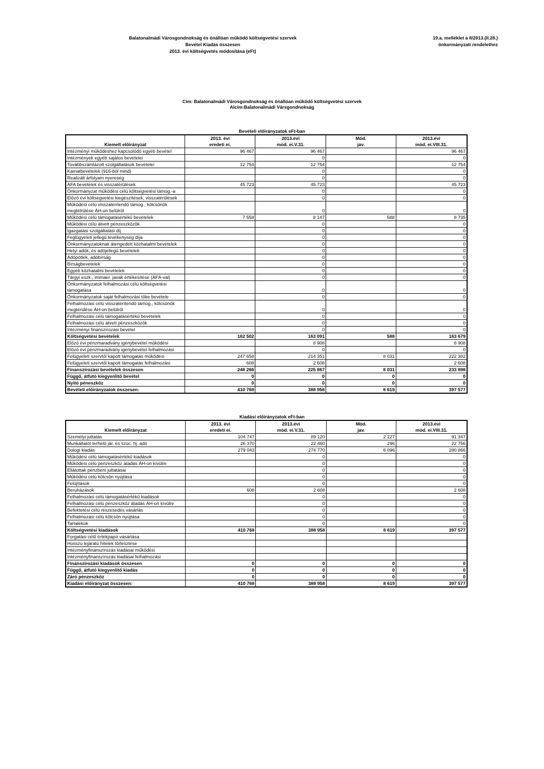Balatonalmádi Városgondnokság és önállóan működő költségvetési szervek
Bevétel Kiadás összesen
2013. évi költségvetés módosítása (eFt)
19.a. melléklet a 8/2013.(II.28.)
önkormányzati rendelethez
Cím: Balatonalmádi Városgondnokság és önállóan működő költségvetési szervek
Alcím:Balatonalmádi Vársgondnokság
Bevételi előirányzatok eFt-ban
| Kiemelt előirányzat | 2013. évi eredeti ei. | 2013.évi mód. ei.V.31. | Mód. jav. | 2013.évi mód. ei.VIII.31. |
| --- | --- | --- | --- | --- |
| Intézményi működéshez kapcsolódó egyéb bevétel | 96 467 | 96 467 | | 96 467 |
| Intézmények egyéb sajátos bevételei | | 0 | | 0 |
| Továbbszámlázott szolgáltatások bevételei | 12 754 | 12 754 | | 12 754 |
| Kamatbevételek (916-ból mind) | | 0 | | 0 |
| Realizált árfolyam nyereség | | 0 | | 0 |
| ÁFA bevételek és visszatérülések | 45 723 | 45 723 | | 45 723 |
| Önkormányzat működési célú költségvetési támog.-a | | 0 | | 0 |
| Előző évi költségvetési kiegészítések, visszatérülések | | 0 | | 0 |
| Működési célú visszatérítendő támog., kölcsönök megtélrülése ÁH-on belülről | | 0 | | 0 |
| Működési célú támogatásértékű bevételek | 7 558 | 8 147 | 588 | 8 735 |
| Működési célú átvett pénzeszközök | | 0 | | 0 |
| Igazgatási szolgáltatási díj | | 0 | | 0 |
| Feglügyeleti jellegű tevékenység díja | | 0 | | 0 |
| Önkormányzatoknak átengedett közhatalmi bevételek | | 0 | | 0 |
| Helyi adók, és adójellegű bevételek | | 0 | | 0 |
| Adópótlék, adóbírság | | 0 | | 0 |
| Bírságbevételek | | 0 | | 0 |
| Egyéb közhatalmi bevételek | | 0 | | 0 |
| Tárgyi eszk., immaer. javak értékesítése (ÁFÁ-val) | | 0 | | 0 |
| Önkormányzatok felhalmozási célú költségvetési támogatása | | 0 | | 0 |
| Önkormányzatok saját felhalmozási tőke bevétele | | 0 | | 0 |
| Felhalmozási célú visszatérítendő támog., kölcsönök megtérülése ÁH-on belülről | | 0 | | 0 |
| Felhalmozási célú támogatásértékű bevételek | | 0 | | 0 |
| Felhalmozási célú átvett pénzeszközök | | 0 | | 0 |
| Intézményi finanszírozási bevétel | | 0 | | 0 |
| Költségvetési bevételek | 162 502 | 163 091 | 588 | 163 679 |
| Előző évi pénzmaradvány igénybevétel működési | | 8 908 | | 8 908 |
| Előző évi pénzmaradvány igénybevétel felhalmozási | | 0 | | 0 |
| Felügyeleti szervtől kapott támogatás működési | 247 658 | 214 351 | 8 031 | 222 382 |
| Felügyeleti szervtől kapott támogatás felhalmozási | 608 | 2 608 | | 2 608 |
| Finanszírozási bevételek összesen | 248 266 | 225 867 | 8 031 | 233 898 |
| Függő, átfutó kiegyenlítő bevétel | 0 | 0 | 0 | 0 |
| Nyitó péneszköz | 0 | 0 | 0 | 0 |
| Bevételi előirányzatok összesen: | 410 768 | 388 958 | 8 619 | 397 577 |
Kiadási előirányzatok eFt-ban
| Kiemelt előirányzat | 2013. évi eredeti ei. | 2013.évi mód. ei.V.31. | Mód. jav. | 2013.évi mód. ei.VIII.31. |
| --- | --- | --- | --- | --- |
| Személyi juttatás | 104 747 | 89 120 | 2 227 | 91 347 |
| Munkáltatót terhelő jár. és szoc. hj. adó | 26 370 | 22 460 | 296 | 22 756 |
| Dologi kiadás | 279 043 | 274 770 | 6 096 | 280 866 |
| Működési célú támogatásértékű kiadások | | 0 | | 0 |
| Működési célú pénzeszköz átadás ÁH-on kívülre | | 0 | | 0 |
| Ellátottak pénzbeni juttatásai | | 0 | | 0 |
| Működési célú kölcsön nyújtása | | 0 | | 0 |
| Felújítások | | 0 | | 0 |
| Beruházások | 608 | 2 608 | | 2 608 |
| Felhalmozási célú támogatásértékű kiadások | | 0 | | 0 |
| Felhalmozási célú pénzeszköz átadás ÁH-on kívülre | | 0 | | 0 |
| Befektetési célú részesedés vásárlás | | 0 | | 0 |
| Felhalmozási célú kölcsön nyújtása | | 0 | | 0 |
| Tartalékok | | 0 | | 0 |
| Költségvetési kiadások | 410 768 | 388 958 | 8 619 | 397 577 |
| Forgatási célő értékpapír vásárlása | | | | |
| Hosszú lejáratú hitelek törlesztése | | | | |
| Intézményfinanszírozás kiadásai működési | | | | |
| Intézményfinanszírozás kiadásai felhalmozási | | | | |
| Finanszírozási kiadások összesen | 0 | 0 | 0 | 0 |
| Függő, átfutó kiegyenlítő kiadás | 0 | 0 | 0 | 0 |
| Záró pénzeszköz | 0 | 0 | 0 | 0 |
| Kiadási előirányzat összesen: | 410 768 | 388 958 | 8 619 | 397 577 |